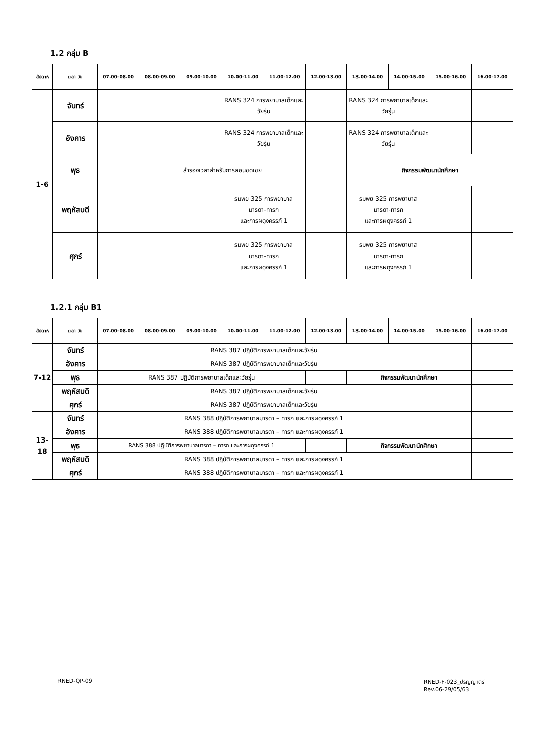1.2 กลุ่ม B
| สัปดาห์ | เวลา วัน | 07.00-08.00 | 08.00-09.00 | 09.00-10.00 | 10.00-11.00 | 11.00-12.00 | 12.00-13.00 | 13.00-14.00 | 14.00-15.00 | 15.00-16.00 | 16.00-17.00 |
| --- | --- | --- | --- | --- | --- | --- | --- | --- | --- | --- | --- |
| 1-6 | จันทร์ | | | | RANS 324 การพยาบาลเด็กและวัยรุ่น | | | RANS 324 การพยาบาลเด็กและวัยรุ่น | | | |
| | อังคาร | | | | RANS 324 การพยาบาลเด็กและวัยรุ่น | | | RANS 324 การพยาบาลเด็กและวัยรุ่น | | | |
| | พุธ | | สำรองเวลาสำหรับการสอนชดเชย | | | | | กิจกรรมพัฒนานักศึกษา | | | |
| | พฤหัสบดี | | | | รมพย 325 การพยาบาล มารดา-ทารก และการผดุงครรภ์ 1 | | | รมพย 325 การพยาบาล มารดา-ทารก และการผดุงครรภ์ 1 | | | |
| | ศุกร์ | | | | รมพย 325 การพยาบาล มารดา-ทารก และการผดุงครรภ์ 1 | | | รมพย 325 การพยาบาล มารดา-ทารก และการผดุงครรภ์ 1 | | | |
1.2.1 กลุ่ม B1
| สัปดาห์ | เวลา วัน | 07.00-08.00 | 08.00-09.00 | 09.00-10.00 | 10.00-11.00 | 11.00-12.00 | 12.00-13.00 | 13.00-14.00 | 14.00-15.00 | 15.00-16.00 | 16.00-17.00 |
| --- | --- | --- | --- | --- | --- | --- | --- | --- | --- | --- | --- |
| 7-12 | จันทร์ | RANS 387 ปฏิบัติการพยาบาลเด็กและวัยรุ่น | | | | | | | | | |
| | อังคาร | RANS 387 ปฏิบัติการพยาบาลเด็กและวัยรุ่น | | | | | | | | | |
| | พุธ | RANS 387 ปฏิบัติการพยาบาลเด็กและวัยรุ่น | | | | | | กิจกรรมพัฒนานักศึกษา | | | |
| | พฤหัสบดี | RANS 387 ปฏิบัติการพยาบาลเด็กและวัยรุ่น | | | | | | | | | |
| | ศุกร์ | RANS 387 ปฏิบัติการพยาบาลเด็กและวัยรุ่น | | | | | | | | | |
| 13-18 | จันทร์ | RANS 388 ปฏิบัติการพยาบาลมารดา – ทารก และการผดุงครรภ์ 1 | | | | | | | | | |
| | อังคาร | RANS 388 ปฏิบัติการพยาบาลมารดา – ทารก และการผดุงครรภ์ 1 | | | | | | | | | |
| | พุธ | RANS 388 ปฏิบัติการพยาบาลมารดา – ทารก และการผดุงครรภ์ 1 | | | | | | กิจกรรมพัฒนานักศึกษา | | | |
| | พฤหัสบดี | RANS 388 ปฏิบัติการพยาบาลมารดา – ทารก และการผดุงครรภ์ 1 | | | | | | | | | |
| | ศุกร์ | RANS 388 ปฏิบัติการพยาบาลมารดา – ทารก และการผดุงครรภ์ 1 | | | | | | | | | |
RNED-QP-09
RNED-F-023_ปริญญาตรี
Rev.06-29/05/63